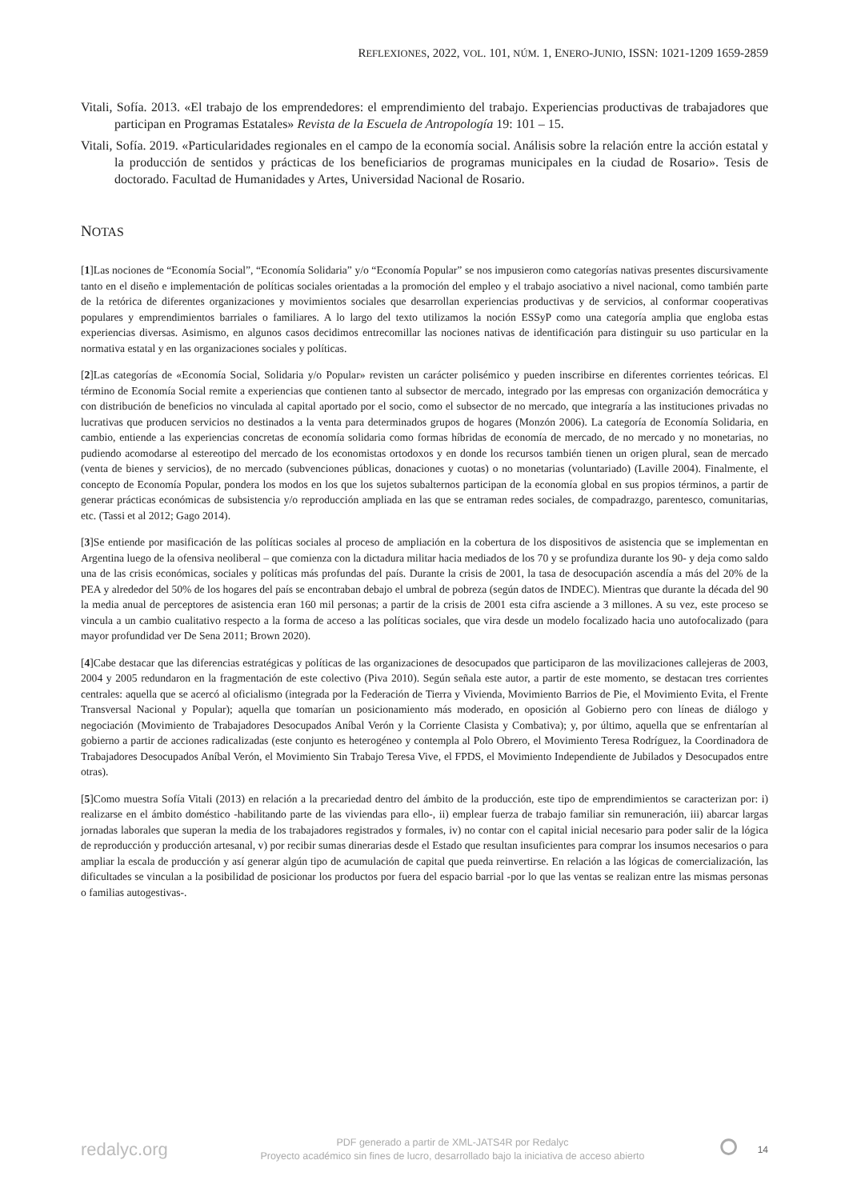REFLEXIONES, 2022, VOL. 101, NÚM. 1, ENERO-JUNIO, ISSN: 1021-1209 1659-2859
Vitali, Sofía. 2013. «El trabajo de los emprendedores: el emprendimiento del trabajo. Experiencias productivas de trabajadores que participan en Programas Estatales» Revista de la Escuela de Antropología 19: 101 – 15.
Vitali, Sofía. 2019. «Particularidades regionales en el campo de la economía social. Análisis sobre la relación entre la acción estatal y la producción de sentidos y prácticas de los beneficiarios de programas municipales en la ciudad de Rosario». Tesis de doctorado. Facultad de Humanidades y Artes, Universidad Nacional de Rosario.
NOTAS
[1]Las nociones de “Economía Social”, “Economía Solidaria” y/o “Economía Popular” se nos impusieron como categorías nativas presentes discursivamente tanto en el diseño e implementación de políticas sociales orientadas a la promoción del empleo y el trabajo asociativo a nivel nacional, como también parte de la retórica de diferentes organizaciones y movimientos sociales que desarrollan experiencias productivas y de servicios, al conformar cooperativas populares y emprendimientos barriales o familiares. A lo largo del texto utilizamos la noción ESSyP como una categoría amplia que engloba estas experiencias diversas. Asimismo, en algunos casos decidimos entrecomillar las nociones nativas de identificación para distinguir su uso particular en la normativa estatal y en las organizaciones sociales y políticas.
[2]Las categorías de «Economía Social, Solidaria y/o Popular» revisten un carácter polisémico y pueden inscribirse en diferentes corrientes teóricas. El término de Economía Social remite a experiencias que contienen tanto al subsector de mercado, integrado por las empresas con organización democrática y con distribución de beneficios no vinculada al capital aportado por el socio, como el subsector de no mercado, que integraría a las instituciones privadas no lucrativas que producen servicios no destinados a la venta para determinados grupos de hogares (Monzón 2006). La categoría de Economía Solidaria, en cambio, entiende a las experiencias concretas de economía solidaria como formas híbridas de economía de mercado, de no mercado y no monetarias, no pudiendo acomodarse al estereotipo del mercado de los economistas ortodoxos y en donde los recursos también tienen un origen plural, sean de mercado (venta de bienes y servicios), de no mercado (subvenciones públicas, donaciones y cuotas) o no monetarias (voluntariado) (Laville 2004). Finalmente, el concepto de Economía Popular, pondera los modos en los que los sujetos subalternos participan de la economía global en sus propios términos, a partir de generar prácticas económicas de subsistencia y/o reproducción ampliada en las que se entraman redes sociales, de compadrazgo, parentesco, comunitarias, etc. (Tassi et al 2012; Gago 2014).
[3]Se entiende por masificación de las políticas sociales al proceso de ampliación en la cobertura de los dispositivos de asistencia que se implementan en Argentina luego de la ofensiva neoliberal – que comienza con la dictadura militar hacia mediados de los 70 y se profundiza durante los 90- y deja como saldo una de las crisis económicas, sociales y políticas más profundas del país. Durante la crisis de 2001, la tasa de desocupación ascendía a más del 20% de la PEA y alrededor del 50% de los hogares del país se encontraban debajo el umbral de pobreza (según datos de INDEC). Mientras que durante la década del 90 la media anual de perceptores de asistencia eran 160 mil personas; a partir de la crisis de 2001 esta cifra asciende a 3 millones. A su vez, este proceso se vincula a un cambio cualitativo respecto a la forma de acceso a las políticas sociales, que vira desde un modelo focalizado hacia uno autofocalizado (para mayor profundidad ver De Sena 2011; Brown 2020).
[4]Cabe destacar que las diferencias estratégicas y políticas de las organizaciones de desocupados que participaron de las movilizaciones callejeras de 2003, 2004 y 2005 redundaron en la fragmentación de este colectivo (Piva 2010). Según señala este autor, a partir de este momento, se destacan tres corrientes centrales: aquella que se acercó al oficialismo (integrada por la Federación de Tierra y Vivienda, Movimiento Barrios de Pie, el Movimiento Evita, el Frente Transversal Nacional y Popular); aquella que tomarían un posicionamiento más moderado, en oposición al Gobierno pero con líneas de diálogo y negociación (Movimiento de Trabajadores Desocupados Aníbal Verón y la Corriente Clasista y Combativa); y, por último, aquella que se enfrentarían al gobierno a partir de acciones radicalizadas (este conjunto es heterogéneo y contempla al Polo Obrero, el Movimiento Teresa Rodríguez, la Coordinadora de Trabajadores Desocupados Aníbal Verón, el Movimiento Sin Trabajo Teresa Vive, el FPDS, el Movimiento Independiente de Jubilados y Desocupados entre otras).
[5]Como muestra Sofía Vitali (2013) en relación a la precariedad dentro del ámbito de la producción, este tipo de emprendimientos se caracterizan por: i) realizarse en el ámbito doméstico -habilitando parte de las viviendas para ello-, ii) emplear fuerza de trabajo familiar sin remuneración, iii) abarcar largas jornadas laborales que superan la media de los trabajadores registrados y formales, iv) no contar con el capital inicial necesario para poder salir de la lógica de reproducción y producción artesanal, v) por recibir sumas dinerarias desde el Estado que resultan insuficientes para comprar los insumos necesarios o para ampliar la escala de producción y así generar algún tipo de acumulación de capital que pueda reinvertirse. En relación a las lógicas de comercialización, las dificultades se vinculan a la posibilidad de posicionar los productos por fuera del espacio barrial -por lo que las ventas se realizan entre las mismas personas o familias autogestivas-.
redalyc.org
PDF generado a partir de XML-JATS4R por Redalyc
Proyecto académico sin fines de lucro, desarrollado bajo la iniciativa de acceso abierto
⭘
14